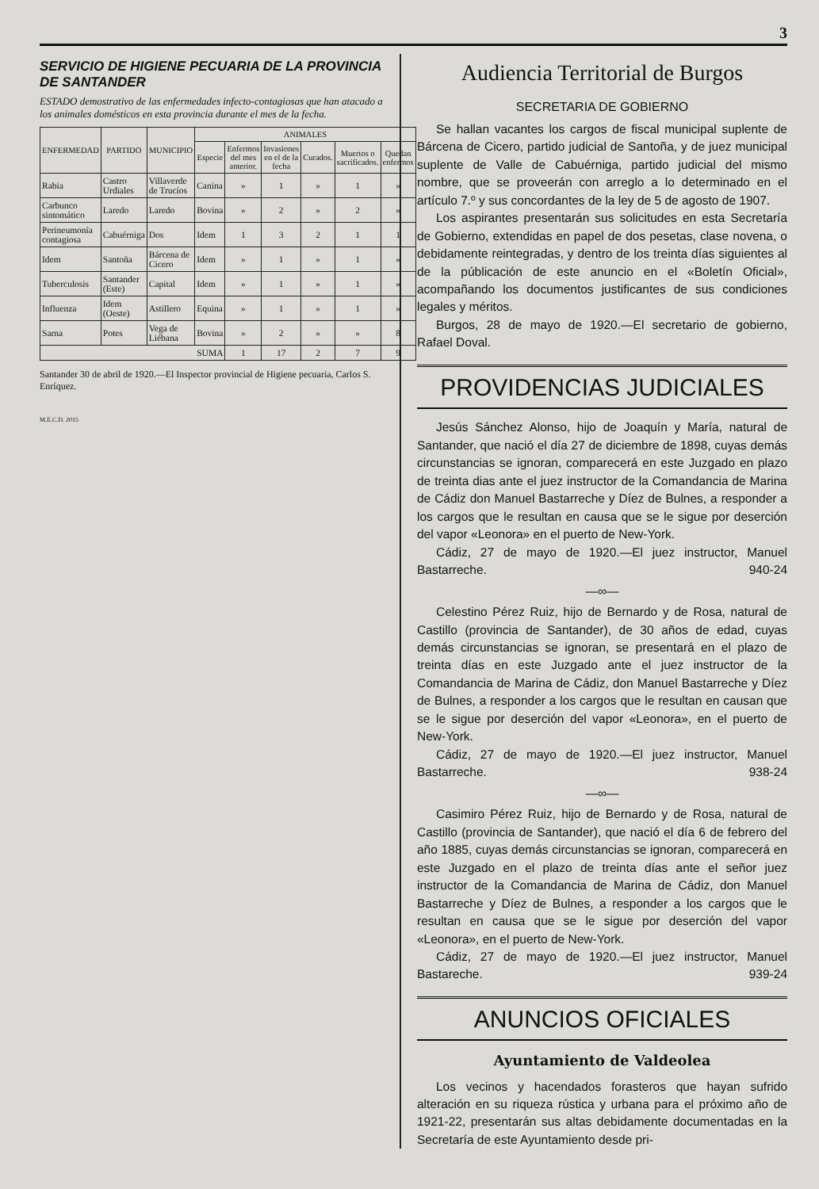3
SERVICIO DE HIGIENE PECUARIA DE LA PROVINCIA DE SANTANDER
ESTADO demostrativo de las enfermedades infecto-contagiosas que han atacado a los animales domésticos en esta provincia durante el mes de la fecha.
| ENFERMEDAD | PARTIDO | MUNICIPIO | ANIMALES | | | | | |
| --- | --- | --- | --- | --- | --- | --- | --- | --- |
| | | | Especie | Enfermos del mes anterior. | Invasiones en el de la fecha | Curados. | Muertos o sacrificados. | Quedan enfermos |
| Rabia | Castro Urdiales | Villaverde de Trucíos | Canina | » | 1 | » | 1 | » |
| Carbunco sintomático | Laredo | Laredo | Bovina | » | 2 | » | 2 | » |
| Perineumonía contagiosa | Cabuérniga | Dos | Idem | 1 | 3 | 2 | 1 | 1 |
| Idem | Santoña | Bárcena de Cicero | Idem | » | 1 | » | 1 | » |
| Tuberculosis | Santander (Este) | Capital | Idem | » | 1 | » | 1 | » |
| Influenza | Idem (Oeste) | Astillero | Equina | » | 1 | » | 1 | » |
| Sarna | Potes | Vega de Liébana | Bovina | » | 2 | » | » | 8 |
| SUMA | | | | 1 | 17 | 2 | 7 | 9 |
Santander 30 de abril de 1920.—El Inspector provincial de Higiene pecuaria, Carlos S. Enríquez.
M.E.C.D. 2015
Audiencia Territorial de Burgos
SECRETARIA DE GOBIERNO
Se hallan vacantes los cargos de fiscal municipal suplente de Bárcena de Cicero, partido judicial de Santoña, y de juez municipal suplente de Valle de Cabuérniga, partido judicial del mismo nombre, que se proveerán con arreglo a lo determinado en el artículo 7.º y sus concordantes de la ley de 5 de agosto de 1907.
Los aspirantes presentarán sus solicitudes en esta Secretaría de Gobierno, extendidas en papel de dos pesetas, clase novena, o debidamente reintegradas, y dentro de los treinta días siguientes al de la públicación de este anuncio en el «Boletín Oficial», acompañando los documentos justificantes de sus condiciones legales y méritos.
Burgos, 28 de mayo de 1920.—El secretario de gobierno, Rafael Doval.
PROVIDENCIAS JUDICIALES
Jesús Sánchez Alonso, hijo de Joaquín y María, natural de Santander, que nació el día 27 de diciembre de 1898, cuyas demás circunstancias se ignoran, comparecerá en este Juzgado en plazo de treinta dias ante el juez instructor de la Comandancia de Marina de Cádiz don Manuel Bastarreche y Díez de Bulnes, a responder a los cargos que le resultan en causa que se le sigue por deserción del vapor «Leonora» en el puerto de New-York.
Cádiz, 27 de mayo de 1920.—El juez instructor, Manuel Bastarreche. 940-24
—∞—
Celestino Pérez Ruiz, hijo de Bernardo y de Rosa, natural de Castillo (provincia de Santander), de 30 años de edad, cuyas demás circunstancias se ignoran, se presentará en el plazo de treinta días en este Juzgado ante el juez instructor de la Comandancia de Marina de Cádiz, don Manuel Bastarreche y Díez de Bulnes, a responder a los cargos que le resultan en causan que se le sigue por deserción del vapor «Leonora», en el puerto de New-York.
Cádiz, 27 de mayo de 1920.—El juez instructor, Manuel Bastarreche. 938-24
—∞—
Casimiro Pérez Ruiz, hijo de Bernardo y de Rosa, natural de Castillo (provincia de Santander), que nació el día 6 de febrero del año 1885, cuyas demás circunstancias se ignoran, comparecerá en este Juzgado en el plazo de treinta días ante el señor juez instructor de la Comandancia de Marina de Cádiz, don Manuel Bastarreche y Díez de Bulnes, a responder a los cargos que le resultan en causa que se le sigue por deserción del vapor «Leonora», en el puerto de New-York.
Cádiz, 27 de mayo de 1920.—El juez instructor, Manuel Bastareche. 939-24
ANUNCIOS OFICIALES
Ayuntamiento de Valdeolea
Los vecinos y hacendados forasteros que hayan sufrido alteración en su riqueza rústica y urbana para el próximo año de 1921-22, presentarán sus altas debidamente documentadas en la Secretaría de este Ayuntamiento desde pri-